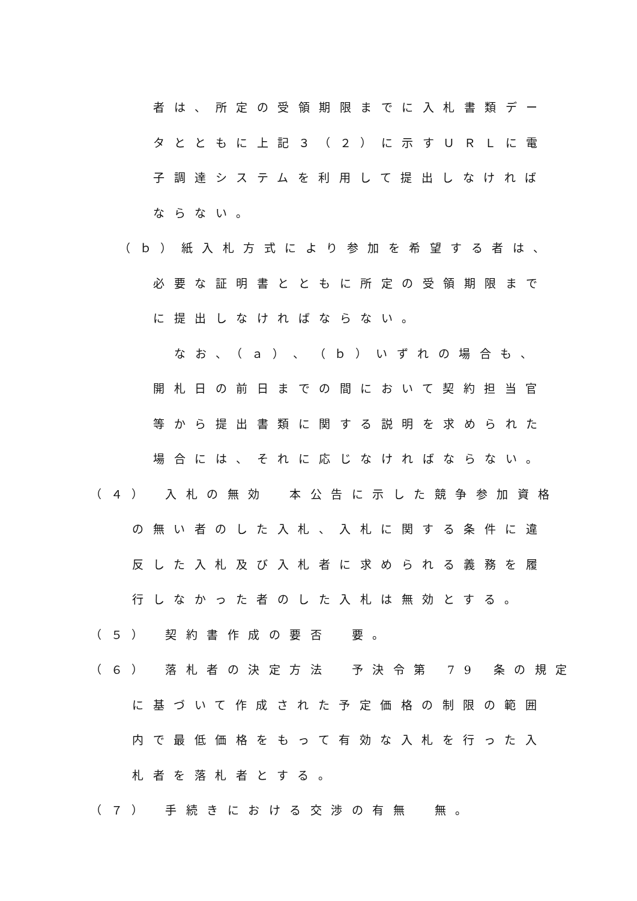者は、所定の受領期限までに入札書類デー
タとともに上記３（２）に示すＵＲＬに電
子調達システムを利用して提出しなければ
ならない。
（ｂ）紙入札方式により参加を希望する者は、
必要な証明書とともに所定の受領期限まで
に提出しなければならない。
なお、（ａ）、（ｂ）いずれの場合も、
開札日の前日までの間において契約担当官
等から提出書類に関する説明を求められた
場合には、それに応じなければならない。
（４） 入札の無効　本公告に示した競争参加資格
の無い者のした入札、入札に関する条件に違
反した入札及び入札者に求められる義務を履
行しなかった者のした入札は無効とする。
（５） 契約書作成の要否　要。
（６） 落札者の決定方法　予決令第 79 条の規定
に基づいて作成された予定価格の制限の範囲
内で最低価格をもって有効な入札を行った入
札者を落札者とする。
（７） 手続きにおける交渉の有無　無。